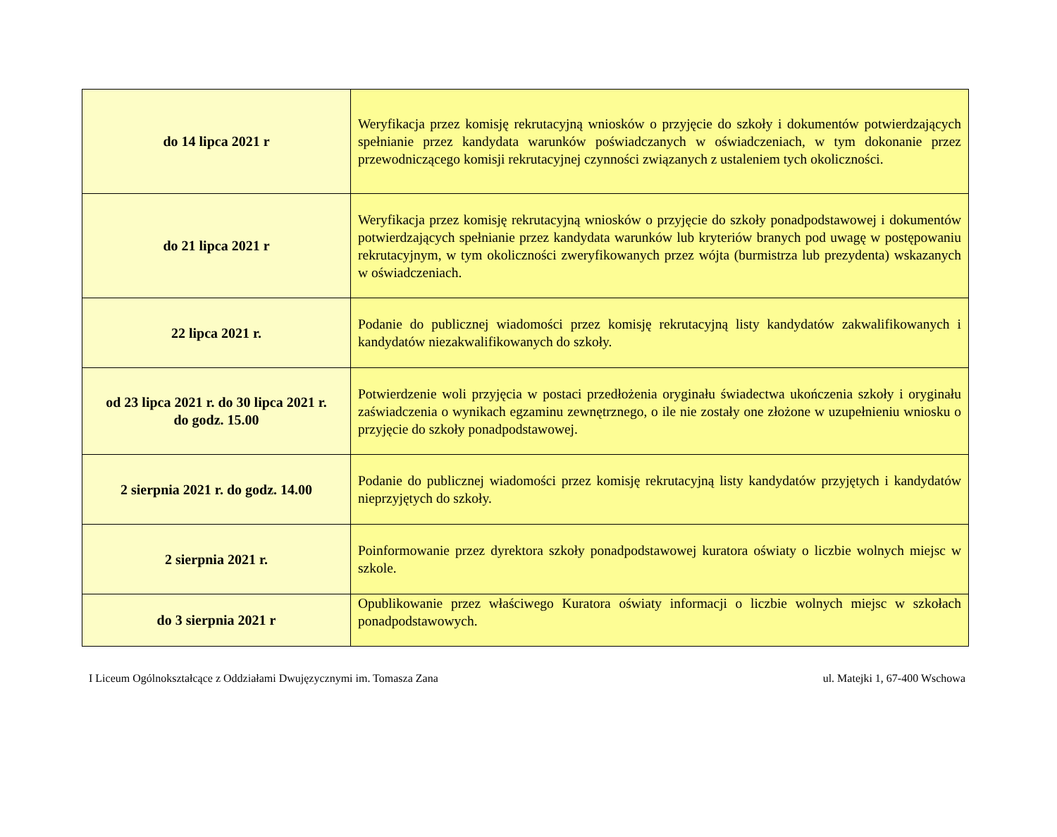| do 14 lipca 2021 r | Weryfikacja przez komisję rekrutacyjną wniosków o przyjęcie do szkoły i dokumentów potwierdzających spełnianie przez kandydata warunków poświadczanych w oświadczeniach, w tym dokonanie przez przewodniczącego komisji rekrutacyjnej czynności związanych z ustaleniem tych okoliczności. |
| do 21 lipca 2021 r | Weryfikacja przez komisję rekrutacyjną wniosków o przyjęcie do szkoły ponadpodstawowej i dokumentów potwierdzających spełnianie przez kandydata warunków lub kryteriów branych pod uwagę w postępowaniu rekrutacyjnym, w tym okoliczności zweryfikowanych przez wójta (burmistrza lub prezydenta) wskazanych w oświadczeniach. |
| 22 lipca 2021 r. | Podanie do publicznej wiadomości przez komisję rekrutacyjną listy kandydatów zakwalifikowanych i kandydatów niezakwalifikowanych do szkoły. |
| od 23 lipca 2021 r. do 30 lipca 2021 r. do godz. 15.00 | Potwierdzenie woli przyjęcia w postaci przedłożenia oryginału świadectwa ukończenia szkoły i oryginału zaświadczenia o wynikach egzaminu zewnętrznego, o ile nie zostały one złożone w uzupełnieniu wniosku o przyjęcie do szkoły ponadpodstawowej. |
| 2 sierpnia 2021 r. do godz. 14.00 | Podanie do publicznej wiadomości przez komisję rekrutacyjną listy kandydatów przyjętych i kandydatów nieprzyjętych do szkoły. |
| 2 sierpnia 2021 r. | Poinformowanie przez dyrektora szkoły ponadpodstawowej kuratora oświaty o liczbie wolnych miejsc w szkole. |
| do 3 sierpnia 2021 r | Opublikowanie przez właściwego Kuratora oświaty informacji o liczbie wolnych miejsc w szkołach ponadpodstawowych. |
I Liceum Ogólnokształcące z Oddziałami Dwujęzycznymi im. Tomasza Zana ul. Matejki 1, 67-400 Wschowa